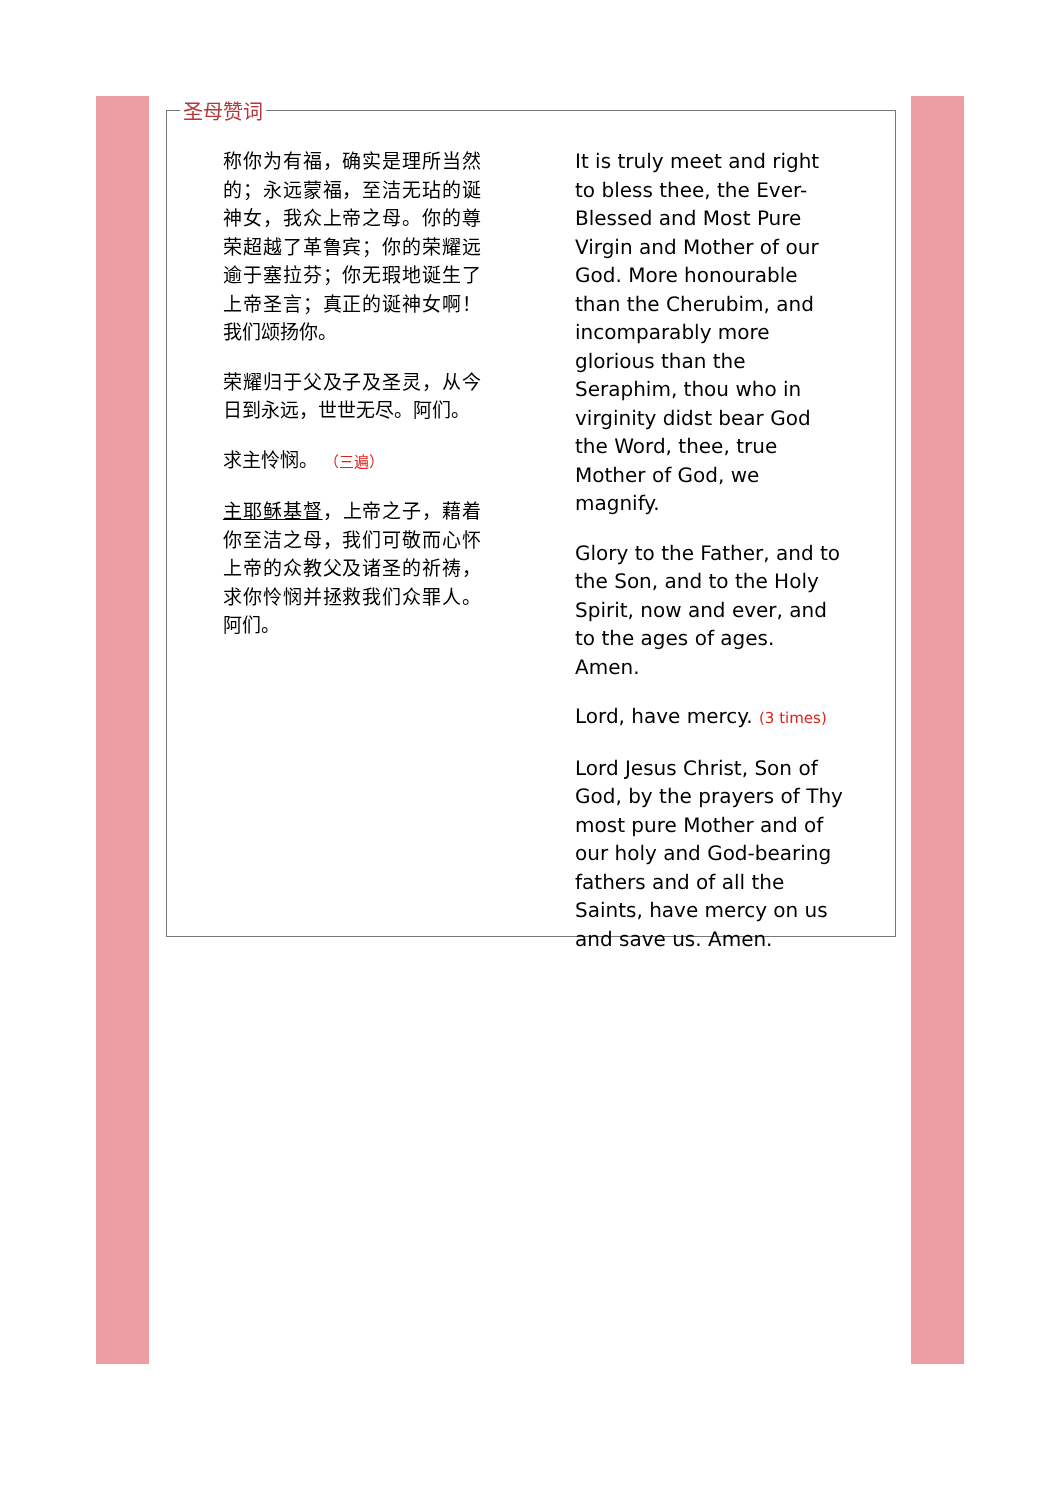称你为有福，确实是理所当然的；永远蒙福，至洁无玷的诞神女，我众上帝之母。你的尊荣超越了革鲁宾；你的荣耀远逾于塞拉芬；你无瑕地诞生了上帝圣言；真正的诞神女啊！我们颂扬你。
荣耀归于父及子及圣灵，从今日到永远，世世无尽。阿们。
求主怜悯。 （三遍）
主耶稣基督，上帝之子，藉着你至洁之母，我们可敬而心怀上帝的众教父及诸圣的祈祷，求你怜悯并拯救我们众罪人。阿们。
It is truly meet and right to bless thee, the Ever-Blessed and Most Pure Virgin and Mother of our God. More honourable than the Cherubim, and incomparably more glorious than the Seraphim, thou who in virginity didst bear God the Word, thee, true Mother of God, we magnify.
Glory to the Father, and to the Son, and to the Holy Spirit, now and ever, and to the ages of ages. Amen.
Lord, have mercy. (3 times)
Lord Jesus Christ, Son of God, by the prayers of Thy most pure Mother and of our holy and God-bearing fathers and of all the Saints, have mercy on us and save us. Amen.
圣母赞词